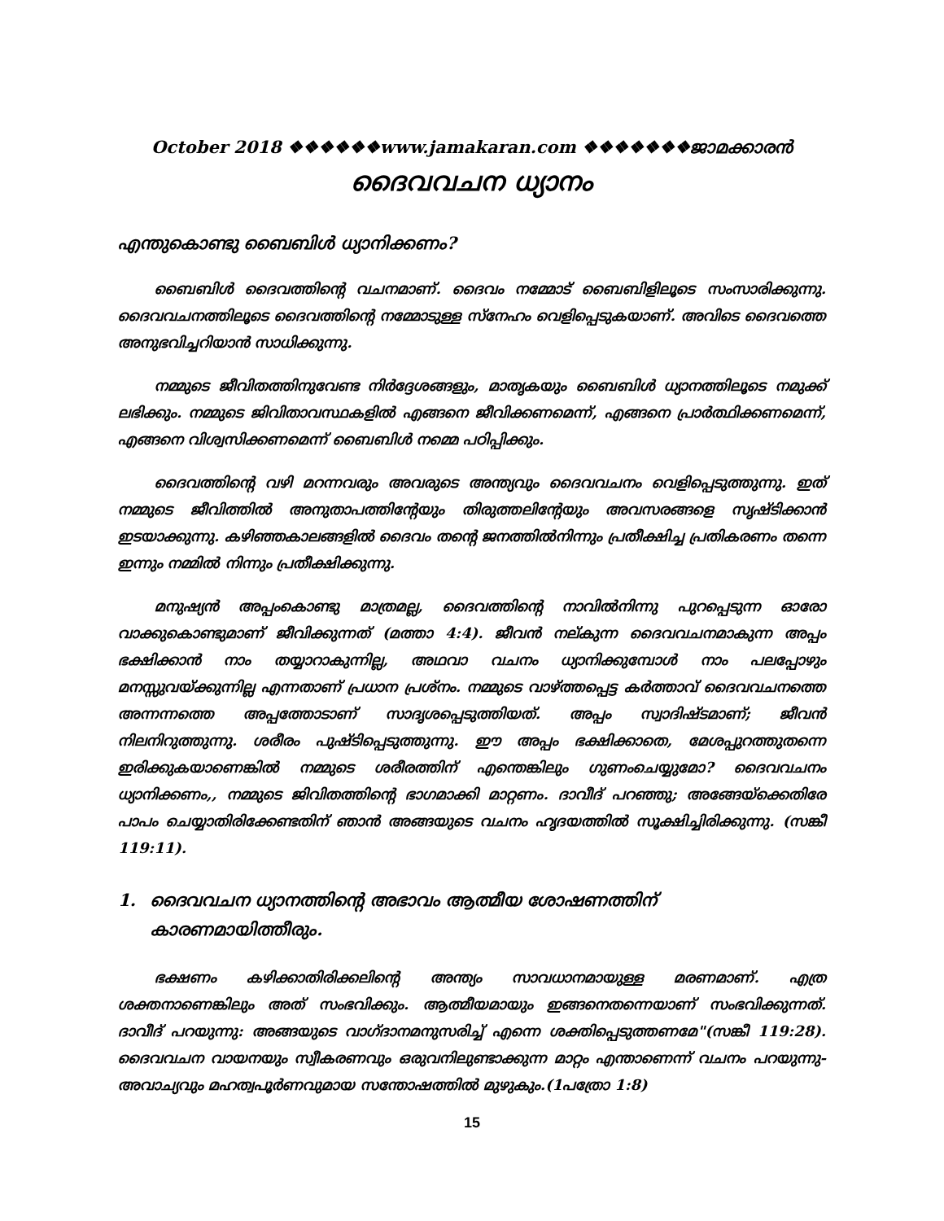October 2018 ❖❖❖❖❖❖www.jamakaran.com ❖❖❖❖❖❖❖ജാമക്കാരൻ
ദൈവവചന ധ്യാനം
എന്തുകൊണ്ടു ബൈബിൾ ധ്യാനിക്കണം?
ബൈബിൾ ദൈവത്തിന്റെ വചനമാണ്. ദൈവം നമ്മോട് ബൈബിളിലൂടെ സംസാരിക്കുന്നു. ദൈവവചനത്തിലൂടെ ദൈവത്തിന്റെ നമ്മോടുള്ള സ്നേഹം വെളിപ്പെടുകയാണ്. അവിടെ ദൈവത്തെ അനുഭവിച്ചറിയാൻ സാധിക്കുന്നു.
നമ്മുടെ ജീവിതത്തിനുവേണ്ട നിർദ്ദേശങ്ങളും, മാതൃകയും ബൈബിൾ ധ്യാനത്തിലൂടെ നമുക്ക് ലഭിക്കും. നമ്മുടെ ജിവിതാവസ്ഥകളിൽ എങ്ങനെ ജീവിക്കണമെന്ന്, എങ്ങനെ പ്രാർത്ഥിക്കണമെന്ന്, എങ്ങനെ വിശ്വസിക്കണമെന്ന് ബൈബിൾ നമ്മെ പഠിപ്പിക്കും.
ദൈവത്തിന്റെ വഴി മറന്നവരും അവരുടെ അന്ത്യവും ദൈവവചനം വെളിപ്പെടുത്തുന്നു. ഇത് നമ്മുടെ ജീവിത്തിൽ അനുതാപത്തിന്റേയും തിരുത്തലിന്റേയും അവസരങ്ങളെ സൃഷ്ടിക്കാൻ ഇടയാക്കുന്നു. കഴിഞ്ഞകാലങ്ങളിൽ ദൈവം തന്റെ ജനത്തിൽനിന്നും പ്രതീക്ഷിച്ച പ്രതികരണം തന്നെ ഇന്നും നമ്മിൽ നിന്നും പ്രതീക്ഷിക്കുന്നു.
മനുഷ്യൻ അപ്പംകൊണ്ടു മാത്രമല്ല, ദൈവത്തിന്റെ നാവിൽനിന്നു പുറപ്പെടുന്ന ഓരോ വാക്കുകൊണ്ടുമാണ് ജീവിക്കുന്നത് (മത്താ 4:4). ജീവൻ നല്കുന്ന ദൈവവചനമാകുന്ന അപ്പം ഭക്ഷിക്കാൻ നാം തയ്യാറാകുന്നില്ല, അഥവാ വചനം ധ്യാനിക്കുമ്പോൾ നാം പലപ്പോഴും മനസ്സുവയ്ക്കുന്നില്ല എന്നതാണ് പ്രധാന പ്രശ്നം. നമ്മുടെ വാഴ്ത്തപ്പെട്ട കർത്താവ് ദൈവവചനത്തെ അന്നന്നത്തെ അപ്പത്തോടാണ് സാദൃശപ്പെടുത്തിയത്. അപ്പം സ്വാദിഷ്ടമാണ്; ജീവൻ നിലനിറുത്തുന്നു. ശരീരം പുഷ്ടിപ്പെടുത്തുന്നു. ഈ അപ്പം ഭക്ഷിക്കാതെ, മേശപ്പുറത്തുതന്നെ ഇരിക്കുകയാണെങ്കിൽ നമ്മുടെ ശരീരത്തിന് എന്തെങ്കിലും ഗുണംചെയ്യുമോ? ദൈവവചനം ധ്യാനിക്കണം,, നമ്മുടെ ജിവിതത്തിന്റെ ഭാഗമാക്കി മാറ്റണം. ദാവീദ് പറഞ്ഞു; അങ്ങേയ്ക്കെതിരേ പാപം ചെയ്യാതിരിക്കേണ്ടതിന് ഞാൻ അങ്ങയുടെ വചനം ഹൃദയത്തിൽ സൂക്ഷിച്ചിരിക്കുന്നു. (സങ്കീ 119:11).
1. ദൈവവചന ധ്യാനത്തിന്റെ അഭാവം ആത്മീയ ശോഷണത്തിന് കാരണമായിത്തീരും.
ഭക്ഷണം കഴിക്കാതിരിക്കലിന്റെ അന്ത്യം സാവധാനമായുള്ള മരണമാണ്. എത്ര ശക്തനാണെങ്കിലും അത് സംഭവിക്കും. ആത്മീയമായും ഇങ്ങനെതന്നെയാണ് സംഭവിക്കുന്നത്. ദാവീദ് പറയുന്നു: അങ്ങയുടെ വാഗ്ദാനമനുസരിച്ച് എന്നെ ശക്തിപ്പെടുത്തണമേ"(സങ്കീ 119:28). ദൈവവചന വായനയും സ്വീകരണവും ഒരുവനിലുണ്ടാക്കുന്ന മാറ്റം എന്താണെന്ന് വചനം പറയുന്നു-അവാച്യവും മഹത്വപൂർണവുമായ സന്തോഷത്തിൽ മുഴുകും.(1പത്രോ 1:8)
15